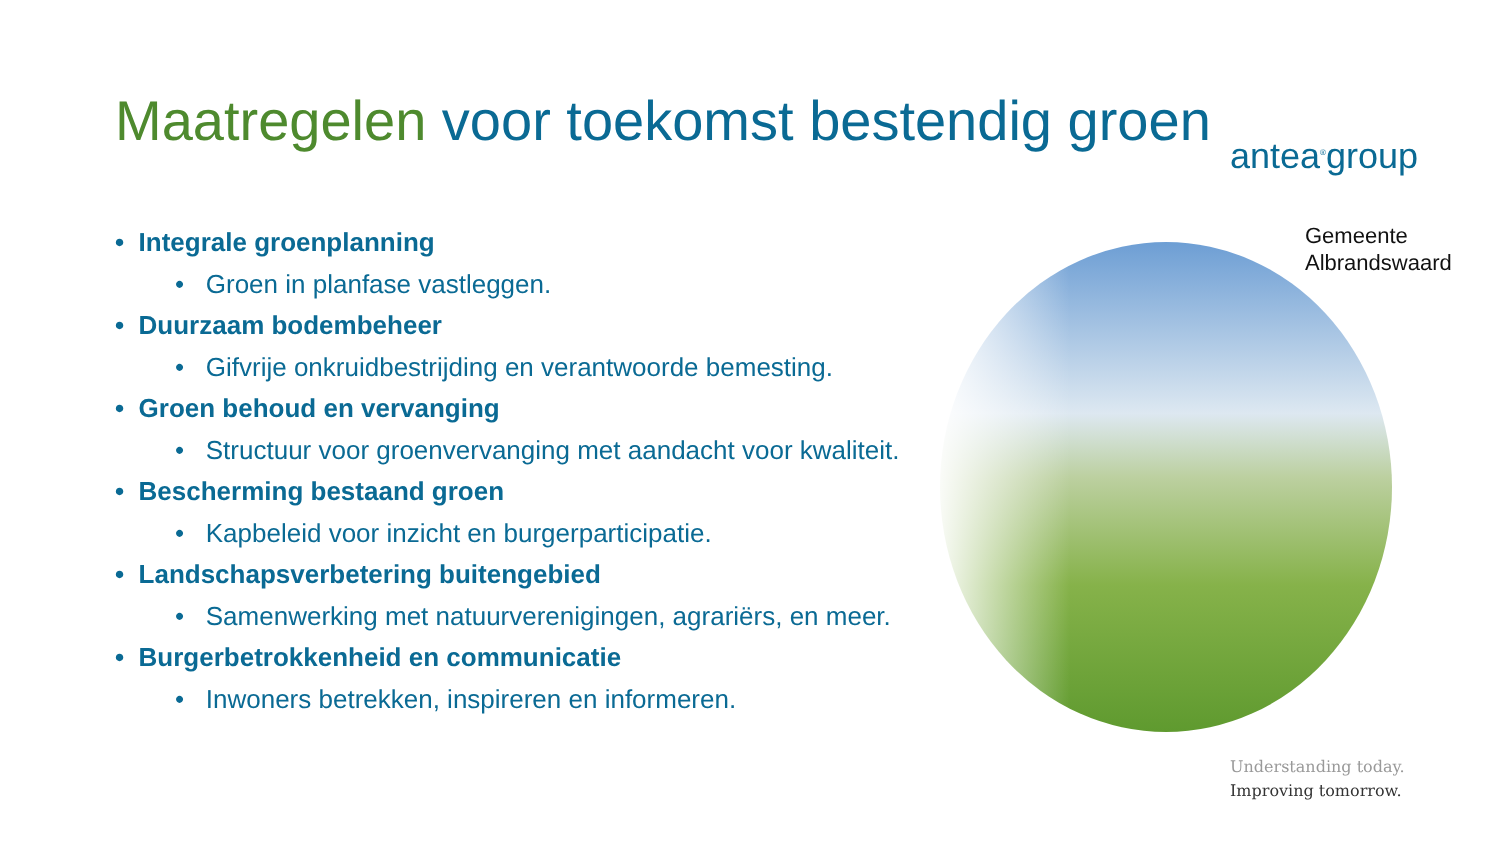Maatregelen voor toekomst bestendig groen
antea<sup>®</sup>group
Gemeente
Albrandswaard
• Integrale groenplanning
• Groen in planfase vastleggen.
• Duurzaam bodembeheer
• Gifvrije onkruidbestrijding en verantwoorde bemesting.
• Groen behoud en vervanging
• Structuur voor groenvervanging met aandacht voor kwaliteit.
• Bescherming bestaand groen
• Kapbeleid voor inzicht en burgerparticipatie.
• Landschapsverbetering buitengebied
• Samenwerking met natuurverenigingen, agrariërs, en meer.
• Burgerbetrokkenheid en communicatie
• Inwoners betrekken, inspireren en informeren.
Understanding today.
Improving tomorrow.